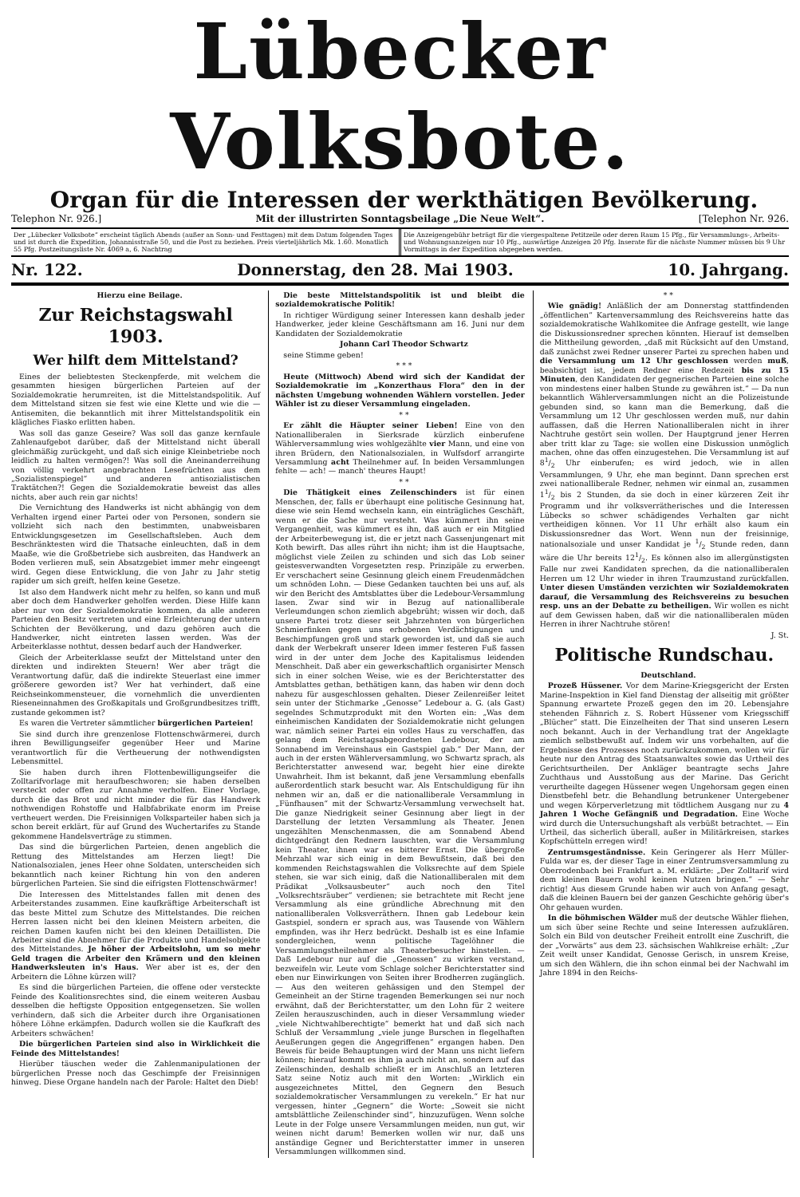Lübecker Volksbote.
Organ für die Interessen der werkthätigen Bevölkerung.
Telephon Nr. 926.] Mit der illustrirten Sonntagsbeilage „Die Neue Welt“. [Telephon Nr. 926.
Der „Lübecker Volksbote“ erscheint täglich Abends (außer an Sonn- und Festtagen) mit dem Datum folgenden Tages und ist durch die Expedition, Johannisstraße 50, und die Post zu beziehen. Preis vierteljährlich Mk. 1.60. Monatlich 55 Pfg. Postzeitungsliste Nr. 4069 a, 6. Nachtrag
Die Anzeigengebühr beträgt für die viergespaltene Petitzeile oder deren Raum 15 Pfg., für Versammlungs-, Arbeits- und Wohnungsanzeigen nur 10 Pfg., auswärtige Anzeigen 20 Pfg. Inserate für die nächste Nummer müssen bis 9 Uhr Vormittags in der Expedition abgegeben werden.
Nr. 122. Donnerstag, den 28. Mai 1903. 10. Jahrgang.
Hierzu eine Beilage.
Zur Reichstagswahl 1903.
Wer hilft dem Mittelstand?
Eines der beliebtesten Steckenpferde, mit welchem die gesammten hiesigen bürgerlichen Parteien auf der Sozialdemokratie herumreiten, ist die Mittelstandspolitik. Auf dem Mittelstand sitzen sie fest wie eine Klette und wie die — Antisemiten, die bekanntlich mit ihrer Mittelstandspolitik ein klägliches Fiasko erlitten haben.
Was soll das ganze Geseire? Was soll das ganze kernfaule Zahlenaufgebot darüber, daß der Mittelstand nicht überall gleichmäßig zurückgeht, und daß sich einige Kleinbetriebe noch leidlich zu halten vermögen?! Was soll die Aneinanderreihung von völlig verkehrt angebrachten Lesefrüchten aus dem „Sozialistenspiegel“ und anderen antisozialistischen Traktätchen?! Gegen die Sozialdemokratie beweist das alles nichts, aber auch rein gar nichts!
Die Vernichtung des Handwerks ist nicht abhängig von dem Verhalten irgend einer Partei oder von Personen, sondern sie vollzieht sich nach den bestimmten, unabweisbaren Entwicklungsgesetzen im Gesellschaftsleben. Auch dem Beschränktesten wird die Thatsache einleuchten, daß in dem Maaße, wie die Großbetriebe sich ausbreiten, das Handwerk an Boden verlieren muß, sein Absatzgebiet immer mehr eingeengt wird. Gegen diese Entwicklung, die von Jahr zu Jahr stetig rapider um sich greift, helfen keine Gesetze.
Ist also dem Handwerk nicht mehr zu helfen, so kann und muß aber doch dem Handwerker geholfen werden. Diese Hilfe kann aber nur von der Sozialdemokratie kommen, da alle anderen Parteien den Besitz vertreten und eine Erleichterung der untern Schichten der Bevölkerung, und dazu gehören auch die Handwerker, nicht eintreten lassen werden. Was der Arbeiterklasse nothtut, dessen bedarf auch der Handwerker.
Gleich der Arbeiterklasse seufzt der Mittelstand unter den direkten und indirekten Steuern! Wer aber trägt die Verantwortung dafür, daß die indirekte Steuerlast eine immer größerere geworden ist? Wer hat verhindert, daß eine Reichseinkommensteuer, die vornehmlich die unverdienten Rieseneinnahmen des Großkapitals und Großgrundbesitzes trifft, zustande gekommen ist?
Es waren die Vertreter sämmtlicher bürgerlichen Parteien!
Sie sind durch ihre grenzenlose Flottenschwärmerei, durch ihren Bewilligungseifer gegenüber Heer und Marine verantwortlich für die Vertheuerung der nothwendigsten Lebensmittel.
Sie haben durch ihren Flottenbewilligungseifer die Zolltarifvorlage mit heraufbeschworen; sie haben derselben versteckt oder offen zur Annahme verholfen. Einer Vorlage, durch die das Brot und nicht minder die für das Handwerk nothwendigen Rohstoffe und Halbfabrikate enorm im Preise vertheuert werden. Die Freisinnigen Volksparteiler haben sich ja schon bereit erklärt, für auf Grund des Wuchertarifes zu Stande gekommene Handelsverträge zu stimmen.
Das sind die bürgerlichen Parteien, denen angeblich die Rettung des Mittelstandes am Herzen liegt! Die Nationalsozialen, jenes Heer ohne Soldaten, unterscheiden sich bekanntlich nach keiner Richtung hin von den anderen bürgerlichen Parteien. Sie sind die eifrigsten Flottenschwärmer!
Die Interessen des Mittelstandes fallen mit denen des Arbeiterstandes zusammen. Eine kaufkräftige Arbeiterschaft ist das beste Mittel zum Schutze des Mittelstandes. Die reichen Herren lassen nicht bei den kleinen Meistern arbeiten, die reichen Damen kaufen nicht bei den kleinen Detaillisten. Die Arbeiter sind die Abnehmer für die Produkte und Handelsobjekte des Mittelstandes. Je höher der Arbeitslohn, um so mehr Geld tragen die Arbeiter den Krämern und den kleinen Handwerksleuten in's Haus. Wer aber ist es, der den Arbeitern die Löhne kürzen will?
Es sind die bürgerlichen Parteien, die offene oder versteckte Feinde des Koalitionsrechtes sind, die einem weiteren Ausbau desselben die heftigste Opposition entgegensetzen. Sie wollen verhindern, daß sich die Arbeiter durch ihre Organisationen höhere Löhne erkämpfen. Dadurch wollen sie die Kaufkraft des Arbeiters schwächen!
Die bürgerlichen Parteien sind also in Wirklichkeit die Feinde des Mittelstandes!
Hierüber täuschen weder die Zahlenmanipulationen der bürgerlichen Presse noch das Geschimpfe der Freisinnigen hinweg. Diese Organe handeln nach der Parole: Haltet den Dieb!
Die beste Mittelstandspolitik ist und bleibt die sozialdemokratische Politik!
In richtiger Würdigung seiner Interessen kann deshalb jeder Handwerker, jeder kleine Geschäftsmann am 16. Juni nur dem Kandidaten der Sozialdemokratie
Johann Carl Theodor Schwartz
seine Stimme geben!
* * *
Heute (Mittwoch) Abend wird sich der Kandidat der Sozialdemokratie im „Konzerthaus Flora“ den in der nächsten Umgebung wohnenden Wählern vorstellen. Jeder Wähler ist zu dieser Versammlung eingeladen.
* *
Er zählt die Häupter seiner Lieben! Eine von den Nationalliberalen in Sierksrade kürzlich einberufene Wählerversammlung wies wohlgezählte vier Mann, und eine von ihren Brüdern, den Nationalsozialen, in Wulfsdorf arrangirte Versammlung acht Theilnehmer auf. In beiden Versammlungen fehlte — ach! — manch' theures Haupt!
* *
Die Thätigkeit eines Zeilenschinders ist für einen Menschen, der, falls er überhaupt eine politische Gesinnung hat, diese wie sein Hemd wechseln kann, ein einträgliches Geschäft, wenn er die Sache nur versteht. Was kümmert ihn seine Vergangenheit, was kümmert es ihn, daß auch er ein Mitglied der Arbeiterbewegung ist, die er jetzt nach Gassenjungenart mit Koth bewirft. Das alles rührt ihn nicht; ihm ist die Hauptsache, möglichst viele Zeilen zu schinden und sich das Lob seiner geistesverwandten Vorgesetzten resp. Prinzipäle zu erwerben. Er verschachert seine Gesinnung gleich einem Freudenmädchen um schnöden Lohn. — Diese Gedanken tauchten bei uns auf, als wir den Bericht des Amtsblattes über die Ledebour-Versammlung lasen. Zwar sind wir in Bezug auf nationalliberale Verleumdungen schon ziemlich abgebrüht; wissen wir doch, daß unsere Partei trotz dieser seit Jahrzehnten von bürgerlichen Schmierfinken gegen uns erhobenen Verdächtigungen und Beschimpfungen groß und stark geworden ist, und daß sie auch dank der Werbekraft unserer Ideen immer festeren Fuß fassen wird in der unter dem Joche des Kapitalismus leidenden Menschheit. Daß aber ein gewerkschaftlich organisirter Mensch sich in einer solchen Weise, wie es der Berichterstatter des Amtsblattes gethan, bethätigen kann, das haben wir denn doch nahezu für ausgeschlossen gehalten. Dieser Zeilenreißer leitet sein unter der Stichmarke „Genosse“ Ledebour a. G. (als Gast) segelndes Schmutzprodukt mit den Worten ein: „Was dem einheimischen Kandidaten der Sozialdemokratie nicht gelungen war, nämlich seiner Partei ein volles Haus zu verschaffen, das gelang dem Reichstagsabgeordneten Ledebour, der am Sonnabend im Vereinshaus ein Gastspiel gab.“ Der Mann, der auch in der ersten Wählerversammlung, wo Schwartz sprach, als Berichterstatter anwesend war, begeht hier eine direkte Unwahrheit. Ihm ist bekannt, daß jene Versammlung ebenfalls außerordentlich stark besucht war. Als Entschuldigung für ihn nehmen wir an, daß er die nationalliberale Versammlung in „Fünfhausen“ mit der Schwartz-Versammlung verwechselt hat. Die ganze Niedrigkeit seiner Gesinnung aber liegt in der Darstellung der letzten Versammlung als Theater. Jenen ungezählten Menschenmassen, die am Sonnabend Abend dichtgedrängt den Rednern lauschten, war die Versammlung kein Theater, ihnen war es bitterer Ernst. Die übergroße Mehrzahl war sich einig in dem Bewußtsein, daß bei den kommenden Reichstagswahlen die Volksrechte auf dem Spiele stehen, sie war sich einig, daß die Nationalliberalen mit dem Prädikat „Volksausbeuter“ auch noch den Titel „Volksrechtsräuber“ verdienen; sie betrachtete mit Recht jene Versammlung als eine gründliche Abrechnung mit den nationalliberalen Volksverräthern. Ihnen gab Ledebour kein Gastspiel, sondern er sprach aus, was Tausende von Wählern empfinden, was ihr Herz bedrückt. Deshalb ist es eine Infamie sondergleichen, wenn politische Tagelöhner die Versammlungstheilnehmer als Theaterbesucher hinstellen. — Daß Ledebour nur auf die „Genossen“ zu wirken verstand, bezweifeln wir. Leute vom Schlage solcher Berichterstatter sind eben nur Einwirkungen von Seiten ihrer Brodherren zugänglich. — Aus den weiteren gehässigen und den Stempel der Gemeinheit an der Stirne tragenden Bemerkungen sei nur noch erwähnt, daß der Berichterstatter, um den Lohn für 2 weitere Zeilen herauszuschinden, auch in dieser Versammlung wieder „viele Nichtwahlberechtigte“ bemerkt hat und daß sich nach Schluß der Versammlung „viele junge Burschen in flegelhaften Aeußerungen gegen die Angegriffenen“ ergangen haben. Den Beweis für beide Behauptungen wird der Mann uns nicht liefern können; hierauf kommt es ihm ja auch nicht an, sondern auf das Zeilenschinden, deshalb schließt er im Anschluß an letzteren Satz seine Notiz auch mit den Worten: „Wirklich ein ausgezeichnetes Mittel, den Gegnern den Besuch sozialdemokratischer Versammlungen zu verekeln.“ Er hat nur vergessen, hinter „Gegnern“ die Worte: „Soweit sie nicht amtsblättliche Zeilenschinder sind“, hinzuzufügen. Wenn solche Leute in der Folge unsere Versammlungen meiden, nun gut, wir weinen nicht darum! Bemerken wollen wir nur, daß uns anständige Gegner und Berichterstatter immer in unseren Versammlungen willkommen sind.
* *
Wie gnädig! Anläßlich der am Donnerstag stattfindenden „öffentlichen“ Kartenversammlung des Reichsvereins hatte das sozialdemokratische Wahlkomitee die Anfrage gestellt, wie lange die Diskussionsredner sprechen könnten. Hierauf ist demselben die Mittheilung geworden, „daß mit Rücksicht auf den Umstand, daß zunächst zwei Redner unserer Partei zu sprechen haben und die Versammlung um 12 Uhr geschlossen werden muß, beabsichtigt ist, jedem Redner eine Redezeit bis zu 15 Minuten, den Kandidaten der gegnerischen Parteien eine solche von mindestens einer halben Stunde zu gewähren ist.“ — Da nun bekanntlich Wählerversammlungen nicht an die Polizeistunde gebunden sind, so kann man die Bemerkung, daß die Versammlung um 12 Uhr geschlossen werden muß, nur dahin auffassen, daß die Herren Nationalliberalen nicht in ihrer Nachtruhe gestört sein wollen. Der Hauptgrund jener Herren aber tritt klar zu Tage: sie wollen eine Diskussion unmöglich machen, ohne das offen einzugestehen. Die Versammlung ist auf 81/2 Uhr einberufen; es wird jedoch, wie in allen Versammlungen, 9 Uhr, ehe man beginnt. Dann sprechen erst zwei nationalliberale Redner, nehmen wir einmal an, zusammen 11/2 bis 2 Stunden, da sie doch in einer kürzeren Zeit ihr Programm und ihr volksverrätherisches und die Interessen Lübecks so schwer schädigendes Verhalten gar nicht vertheidigen können. Vor 11 Uhr erhält also kaum ein Diskussionsredner das Wort. Wenn nun der freisinnige, nationalsoziale und unser Kandidat je 1/2 Stunde reden, dann wäre die Uhr bereits 121/2. Es können also im allergünstigsten Falle nur zwei Kandidaten sprechen, da die nationalliberalen Herren um 12 Uhr wieder in ihren Traumzustand zurückfallen. Unter diesen Umständen verzichten wir Sozialdemokraten darauf, die Versammlung des Reichsvereins zu besuchen resp. uns an der Debatte zu betheiligen. Wir wollen es nicht auf dem Gewissen haben, daß wir die nationalliberalen müden Herren in ihrer Nachtruhe stören!
J. St.
Politische Rundschau.
Deutschland.
Prozeß Hüssener. Vor dem Marine-Kriegsgericht der Ersten Marine-Inspektion in Kiel fand Dienstag der allseitig mit größter Spannung erwartete Prozeß gegen den im 20. Lebensjahre stehenden Fähnrich z. S. Robert Hüssener vom Kriegsschiff „Blücher“ statt. Die Einzelheiten der That sind unseren Lesern noch bekannt. Auch in der Verhandlung trat der Angeklagte ziemlich selbstbewußt auf. Indem wir uns vorbehalten, auf die Ergebnisse des Prozesses noch zurückzukommen, wollen wir für heute nur den Antrag des Staatsanwaltes sowie das Urtheil des Gerichtsurtheilen. Der Ankläger beantragte sechs Jahre Zuchthaus und Ausstoßung aus der Marine. Das Gericht verurtheilte dagegen Hüssener wegen Ungehorsam gegen einen Dienstbefehl betr. die Behandlung betrunkener Untergebener und wegen Körperverletzung mit tödtlichem Ausgang nur zu 4 Jahren 1 Woche Gefängniß und Degradation. Eine Woche wird durch die Untersuchungshaft als verbüßt betrachtet. — Ein Urtheil, das sicherlich überall, außer in Militärkreisen, starkes Kopfschütteln erregen wird!
Zentrumsgeständnisse. Kein Geringerer als Herr Müller-Fulda war es, der dieser Tage in einer Zentrumsversammlung zu Oberrodenbach bei Frankfurt a. M. erklärte: „Der Zolltarif wird dem kleinen Bauern wohl keinen Nutzen bringen.“ — Sehr richtig! Aus diesem Grunde haben wir auch von Anfang gesagt, daß die kleinen Bauern bei der ganzen Geschichte gehörig über's Ohr gehauen wurden.
In die böhmischen Wälder muß der deutsche Wähler fliehen, um sich über seine Rechte und seine Interessen aufzuklären. Solch ein Bild von deutscher Freiheit entrollt eine Zuschrift, die der „Vorwärts“ aus dem 23. sächsischen Wahlkreise erhält: „Zur Zeit weilt unser Kandidat, Genosse Gerisch, in unsrem Kreise, um sich den Wählern, die ihn schon einmal bei der Nachwahl im Jahre 1894 in den Reichs-